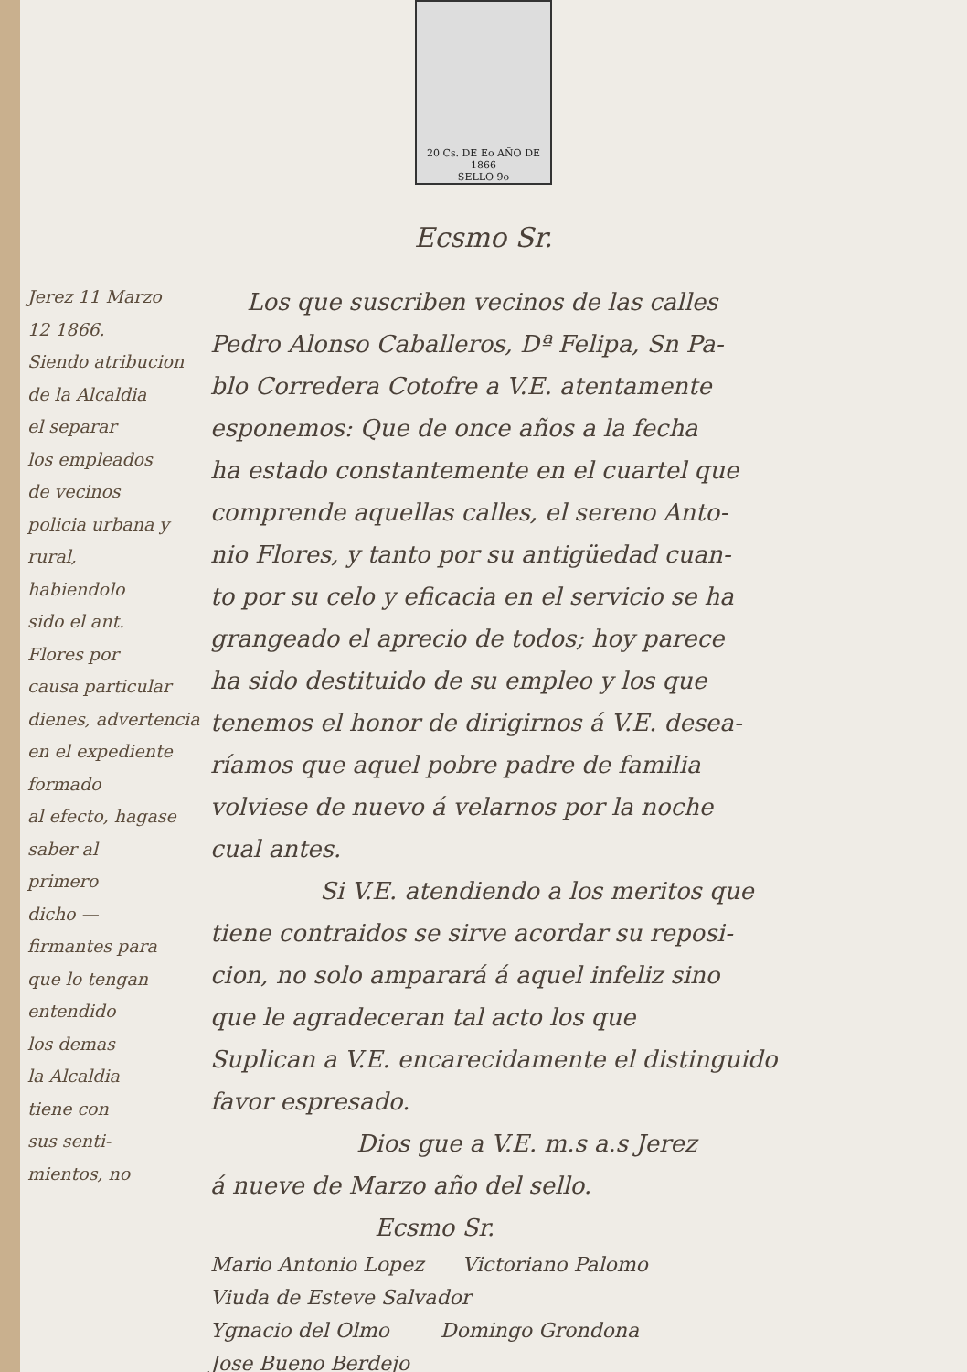20 Cs. DE Eo AÑO DE 1866
SELLO 9o
Ecsmo Sr.
Jerez 11 Marzo
12 1866.
Siendo atribucion
de la Alcaldia
el separar
los empleados
de vecinos
policia urbana y rural,
habiendolo
sido el ant.
Flores por
causa particular
dienes, advertencia
en el expediente
formado
al efecto, hagase
saber al
primero
dicho —
firmantes para
que lo tengan
entendido
los demas
la Alcaldia
tiene con
sus senti-
mientos, no
Los que suscriben vecinos de las calles
Pedro Alonso Caballeros, Dª Felipa, Sn Pa-
blo Corredera Cotofre a V.E. atentamente
esponemos: Que de once años a la fecha
ha estado constantemente en el cuartel que
comprende aquellas calles, el sereno Anto-
nio Flores, y tanto por su antigüedad cuan-
to por su celo y eficacia en el servicio se ha
grangeado el aprecio de todos; hoy parece
ha sido destituido de su empleo y los que
tenemos el honor de dirigirnos á V.E. desea-
ríamos que aquel pobre padre de familia
volviese de nuevo á velarnos por la noche
cual antes.
Si V.E. atendiendo a los meritos que
tiene contraidos se sirve acordar su reposi-
cion, no solo amparará á aquel infeliz sino
que le agradeceran tal acto los que
Suplican a V.E. encarecidamente el distinguido
favor espresado.
Dios gue a V.E. m.s a.s Jerez
á nueve de Marzo año del sello.
Ecsmo Sr.
Mario Antonio Lopez Victoriano Palomo
Viuda de Esteve Salvador
Ygnacio del Olmo Domingo Grondona
Jose Bueno Berdejo